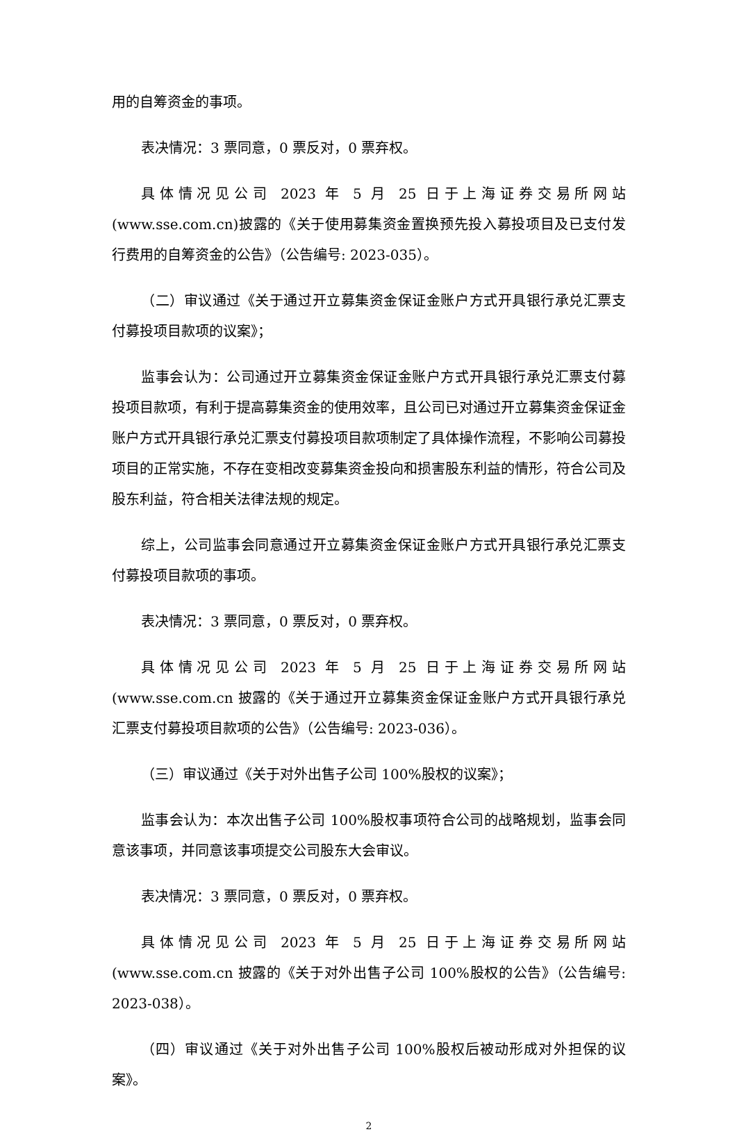用的自筹资金的事项。
表决情况：3 票同意，0 票反对，0 票弃权。
具体情况见公司 2023 年 5 月 25 日于上海证券交易所网站(www.sse.com.cn)披露的《关于使用募集资金置换预先投入募投项目及已支付发行费用的自筹资金的公告》（公告编号: 2023-035）。
（二）审议通过《关于通过开立募集资金保证金账户方式开具银行承兑汇票支付募投项目款项的议案》；
监事会认为：公司通过开立募集资金保证金账户方式开具银行承兑汇票支付募投项目款项，有利于提高募集资金的使用效率，且公司已对通过开立募集资金保证金账户方式开具银行承兑汇票支付募投项目款项制定了具体操作流程，不影响公司募投项目的正常实施，不存在变相改变募集资金投向和损害股东利益的情形，符合公司及股东利益，符合相关法律法规的规定。
综上，公司监事会同意通过开立募集资金保证金账户方式开具银行承兑汇票支付募投项目款项的事项。
表决情况：3 票同意，0 票反对，0 票弃权。
具体情况见公司 2023 年 5 月 25 日于上海证券交易所网站(www.sse.com.cn 披露的《关于通过开立募集资金保证金账户方式开具银行承兑汇票支付募投项目款项的公告》（公告编号: 2023-036）。
（三）审议通过《关于对外出售子公司 100%股权的议案》；
监事会认为：本次出售子公司 100%股权事项符合公司的战略规划，监事会同意该事项，并同意该事项提交公司股东大会审议。
表决情况：3 票同意，0 票反对，0 票弃权。
具体情况见公司 2023 年 5 月 25 日于上海证券交易所网站(www.sse.com.cn 披露的《关于对外出售子公司 100%股权的公告》（公告编号: 2023-038）。
（四）审议通过《关于对外出售子公司 100%股权后被动形成对外担保的议案》。
2